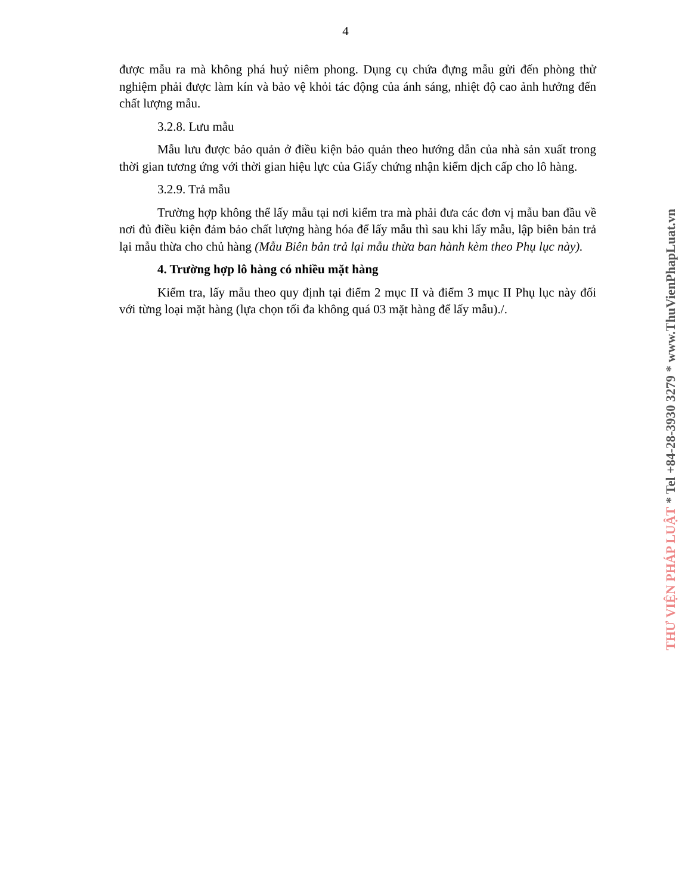4
được mẫu ra mà không phá huỷ niêm phong. Dụng cụ chứa đựng mẫu gửi đến phòng thử nghiệm phải được làm kín và bảo vệ khỏi tác động của ánh sáng, nhiệt độ cao ảnh hưởng đến chất lượng mẫu.
3.2.8. Lưu mẫu
Mẫu lưu được bảo quản ở điều kiện bảo quản theo hướng dẫn của nhà sản xuất trong thời gian tương ứng với thời gian hiệu lực của Giấy chứng nhận kiểm dịch cấp cho lô hàng.
3.2.9. Trả mẫu
Trường hợp không thể lấy mẫu tại nơi kiểm tra mà phải đưa các đơn vị mẫu ban đầu về nơi đủ điều kiện đảm bảo chất lượng hàng hóa để lấy mẫu thì sau khi lấy mẫu, lập biên bản trả lại mẫu thừa cho chủ hàng (Mẫu Biên bản trả lại mẫu thừa ban hành kèm theo Phụ lục này).
4. Trường hợp lô hàng có nhiều mặt hàng
Kiểm tra, lấy mẫu theo quy định tại điểm 2 mục II và điểm 3 mục II Phụ lục này đối với từng loại mặt hàng (lựa chọn tối đa không quá 03 mặt hàng để lấy mẫu)./.
THƯ VIỆN PHÁP LUẬT * Tel +84-28-3930 3279 * www.ThuVienPhapLuat.vn